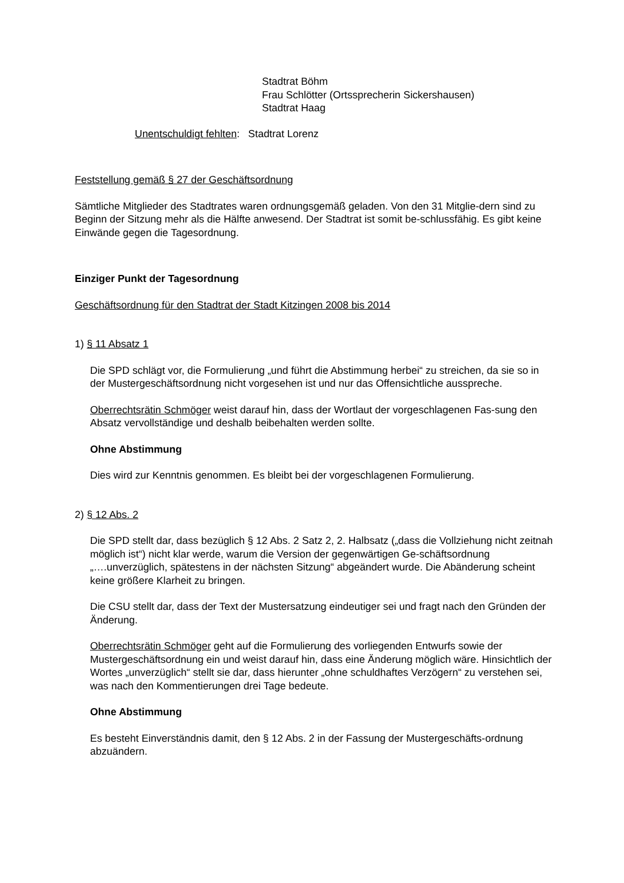Stadtrat Böhm
Frau Schlötter (Ortssprecherin Sickershausen)
Stadtrat Haag
Unentschuldigt fehlten: Stadtrat Lorenz
Feststellung gemäß § 27 der Geschäftsordnung
Sämtliche Mitglieder des Stadtrates waren ordnungsgemäß geladen. Von den 31 Mitglie-dern sind zu Beginn der Sitzung mehr als die Hälfte anwesend. Der Stadtrat ist somit be-schlussfähig. Es gibt keine Einwände gegen die Tagesordnung.
Einziger Punkt der Tagesordnung
Geschäftsordnung für den Stadtrat der Stadt Kitzingen 2008 bis 2014
1) § 11 Absatz 1
Die SPD schlägt vor, die Formulierung „und führt die Abstimmung herbei“ zu streichen, da sie so in der Mustergeschäftsordnung nicht vorgesehen ist und nur das Offensichtliche ausspreche.
Oberrechtsrätin Schmöger weist darauf hin, dass der Wortlaut der vorgeschlagenen Fas-sung den Absatz vervollständige und deshalb beibehalten werden sollte.
Ohne Abstimmung
Dies wird zur Kenntnis genommen. Es bleibt bei der vorgeschlagenen Formulierung.
2) § 12 Abs. 2
Die SPD stellt dar, dass bezüglich § 12 Abs. 2 Satz 2, 2. Halbsatz („dass die Vollziehung nicht zeitnah möglich ist“) nicht klar werde, warum die Version der gegenwärtigen Ge-schäftsordnung „….unverzüglich, spätestens in der nächsten Sitzung“ abgeändert wurde. Die Abänderung scheint keine größere Klarheit zu bringen.
Die CSU stellt dar, dass der Text der Mustersatzung eindeutiger sei und fragt nach den Gründen der Änderung.
Oberrechtsrätin Schmöger geht auf die Formulierung des vorliegenden Entwurfs sowie der Mustergeschäftsordnung ein und weist darauf hin, dass eine Änderung möglich wäre. Hinsichtlich der Wortes „unverzüglich“ stellt sie dar, dass hierunter „ohne schuldhaftes Verzögern“ zu verstehen sei, was nach den Kommentierungen drei Tage bedeute.
Ohne Abstimmung
Es besteht Einverständnis damit, den § 12 Abs. 2 in der Fassung der Mustergeschäfts-ordnung abzuändern.